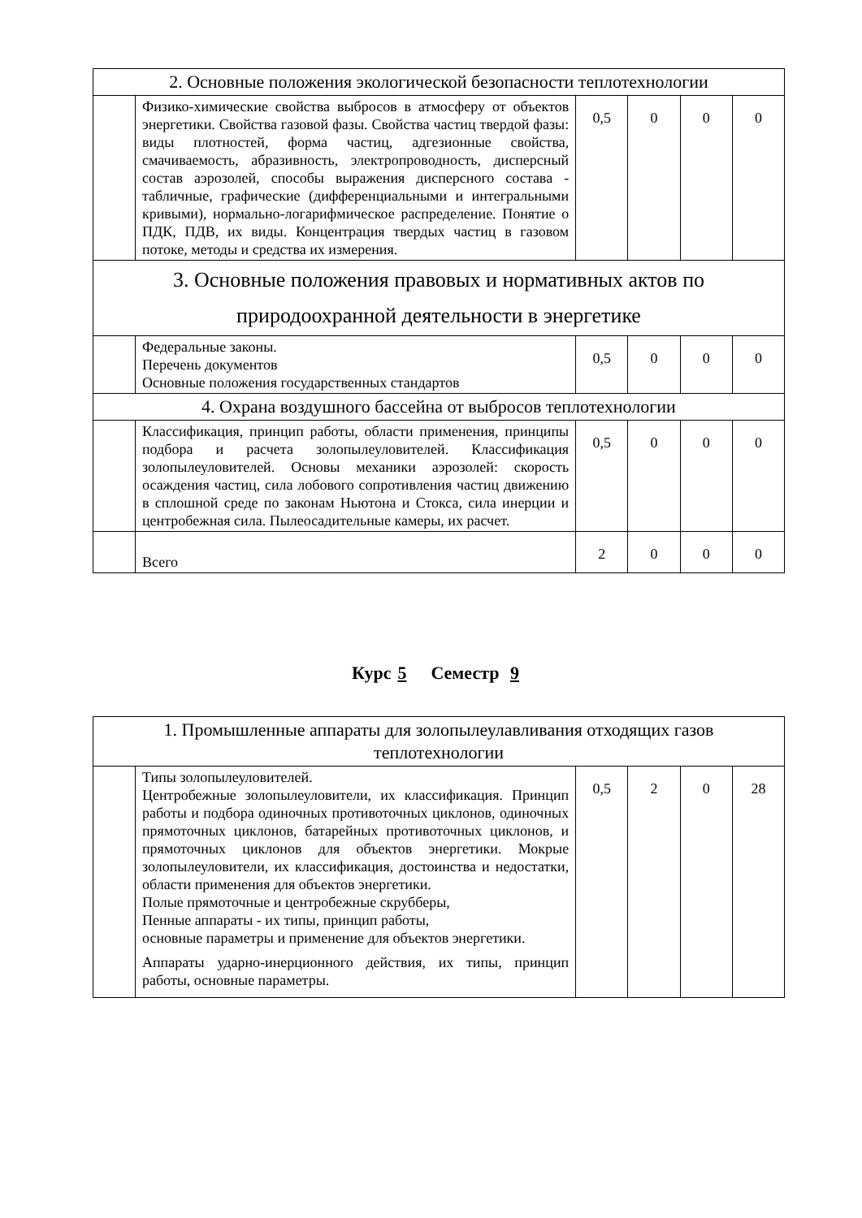| 2. Основные положения экологической безопасности теплотехнологии | | | | | |
| | Физико-химические свойства выбросов в атмосферу от объектов энергетики. Свойства газовой фазы. Свойства частиц твердой фазы: виды плотностей, форма частиц, адгезионные свойства, смачиваемость, абразивность, электропроводность, дисперсный состав аэрозолей, способы выражения дисперсного состава - табличные, графические (дифференциальными и интегральными кривыми), нормально-логарифмическое распределение. Понятие о ПДК, ПДВ, их виды. Концентрация твердых частиц в газовом потоке, методы и средства их измерения. | 0,5 | 0 | 0 | 0 |
| 3. Основные положения правовых и нормативных актов по природоохранной деятельности в энергетике | | | | | |
| | Федеральные законы. Перечень документов Основные положения государственных стандартов | 0,5 | 0 | 0 | 0 |
| 4. Охрана воздушного бассейна от выбросов теплотехнологии | | | | | |
| | Классификация, принцип работы, области применения, принципы подбора и расчета золопылеуловителей. Классификация золопылеуловителей. Основы механики аэрозолей: скорость осаждения частиц, сила лобового сопротивления частиц движению в сплошной среде по законам Ньютона и Стокса, сила инерции и центробежная сила. Пылеосадительные камеры, их расчет. | 0,5 | 0 | 0 | 0 |
| | Всего | 2 | 0 | 0 | 0 |
Курс 5 Семестр 9
| 1. Промышленные аппараты для золопылеулавливания отходящих газов теплотехнологии | | | | | |
| | Типы золопылеуловителей. Центробежные золопылеуловители, их классификация. Принцип работы и подбора одиночных противоточных циклонов, одиночных прямоточных циклонов, батарейных противоточных циклонов, и прямоточных циклонов для объектов энергетики. Мокрые золопылеуловители, их классификация, достоинства и недостатки, области применения для объектов энергетики. Полые прямоточные и центробежные скрубберы, Пенные аппараты - их типы, принцип работы, основные параметры и применение для объектов энергетики. Аппараты ударно-инерционного действия, их типы, принцип работы, основные параметры. | 0,5 | 2 | 0 | 28 |